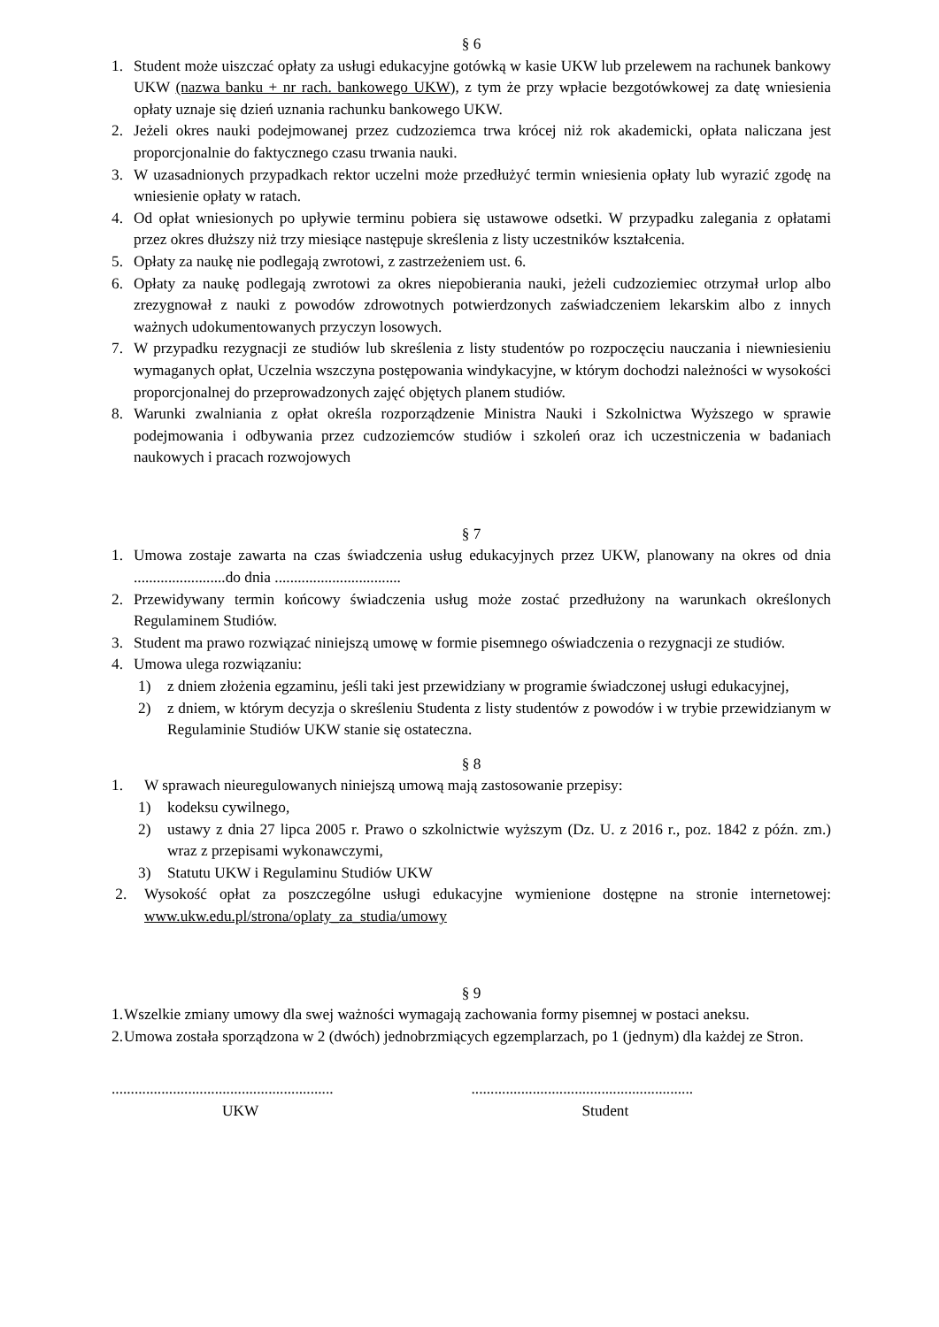§ 6
1. Student może uiszczać opłaty za usługi edukacyjne gotówką w kasie UKW lub przelewem na rachunek bankowy UKW (nazwa banku + nr rach. bankowego UKW), z tym że przy wpłacie bezgotówkowej za datę wniesienia opłaty uznaje się dzień uznania rachunku bankowego UKW.
2. Jeżeli okres nauki podejmowanej przez cudzoziemca trwa krócej niż rok akademicki, opłata naliczana jest proporcjonalnie do faktycznego czasu trwania nauki.
3. W uzasadnionych przypadkach rektor uczelni może przedłużyć termin wniesienia opłaty lub wyrazić zgodę na wniesienie opłaty w ratach.
4. Od opłat wniesionych po upływie terminu pobiera się ustawowe odsetki. W przypadku zalegania z opłatami przez okres dłuższy niż trzy miesiące następuje skreślenia z listy uczestników kształcenia.
5. Opłaty za naukę nie podlegają zwrotowi, z zastrzeżeniem ust. 6.
6. Opłaty za naukę podlegają zwrotowi za okres niepobierania nauki, jeżeli cudzoziemiec otrzymał urlop albo zrezygnował z nauki z powodów zdrowotnych potwierdzonych zaświadczeniem lekarskim albo z innych ważnych udokumentowanych przyczyn losowych.
7. W przypadku rezygnacji ze studiów lub skreślenia z listy studentów po rozpoczęciu nauczania i niewniesieniu wymaganych opłat, Uczelnia wszczyna postępowania windykacyjne, w którym dochodzi należności w wysokości proporcjonalnej do przeprowadzonych zajęć objętych planem studiów.
8. Warunki zwalniania z opłat określa rozporządzenie Ministra Nauki i Szkolnictwa Wyższego w sprawie podejmowania i odbywania przez cudzoziemców studiów i szkoleń oraz ich uczestniczenia w badaniach naukowych i pracach rozwojowych
§ 7
1. Umowa zostaje zawarta na czas świadczenia usług edukacyjnych przez UKW, planowany na okres od dnia ........................do dnia .................................
2. Przewidywany termin końcowy świadczenia usług może zostać przedłużony na warunkach określonych Regulaminem Studiów.
3. Student ma prawo rozwiązać niniejszą umowę w formie pisemnego oświadczenia o rezygnacji ze studiów.
4. Umowa ulega rozwiązaniu:
1) z dniem złożenia egzaminu, jeśli taki jest przewidziany w programie świadczonej usługi edukacyjnej,
2) z dniem, w którym decyzja o skreśleniu Studenta z listy studentów z powodów i w trybie przewidzianym w Regulaminie Studiów UKW stanie się ostateczna.
§ 8
1. W sprawach nieuregulowanych niniejszą umową mają zastosowanie przepisy:
1) kodeksu cywilnego,
2) ustawy z dnia 27 lipca 2005 r. Prawo o szkolnictwie wyższym (Dz. U. z 2016 r., poz. 1842 z późn. zm.) wraz z przepisami wykonawczymi,
3) Statutu UKW i Regulaminu Studiów UKW
2. Wysokość opłat za poszczególne usługi edukacyjne wymienione dostępne na stronie internetowej: www.ukw.edu.pl/strona/oplaty_za_studia/umowy
§ 9
1. Wszelkie zmiany umowy dla swej ważności wymagają zachowania formy pisemnej w postaci aneksu.
2. Umowa została sporządzona w 2 (dwóch) jednobrzmiących egzemplarzach, po 1 (jednym) dla każdej ze Stron.
..........................................................
UKW
..........................................................
Student